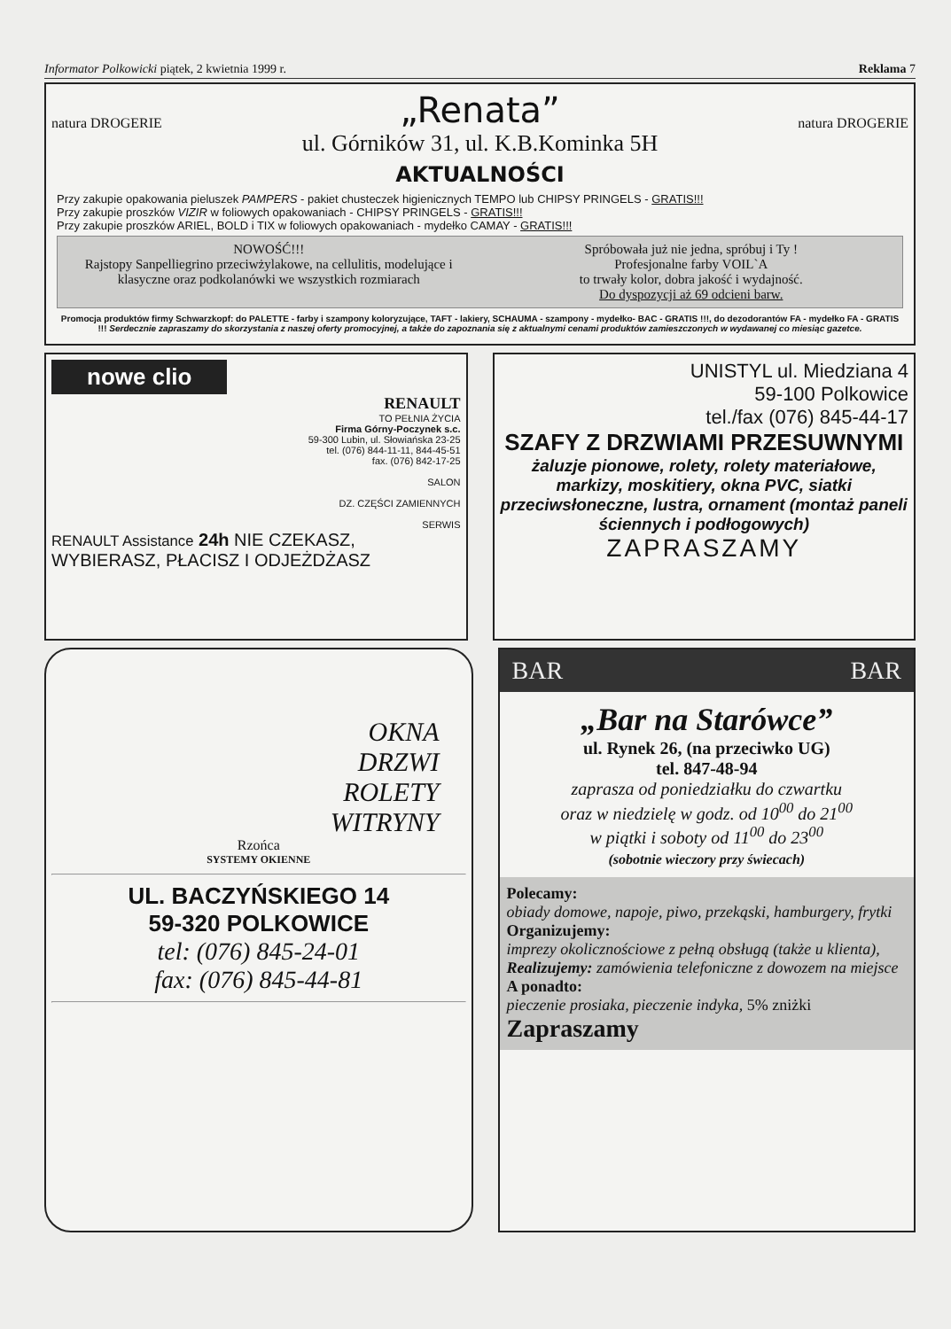Informator Polkowicki piątek, 2 kwietnia 1999 r. Reklama 7
natura DROGERIE
„Renata”
ul. Górników 31, ul. K.B.Kominka 5H
natura DROGERIE
AKTUALNOŚCI
Przy zakupie opakowania pieluszek PAMPERS - pakiet chusteczek higienicznych TEMPO lub CHIPSY PRINGELS - GRATIS!!!
Przy zakupie proszków VIZIR w foliowych opakowaniach - CHIPSY PRINGELS - GRATIS!!!
Przy zakupie proszków ARIEL, BOLD i TIX w foliowych opakowaniach - mydełko CAMAY - GRATIS!!!
NOWOŚĆ!!!
Rajstopy Sanpelliegrino przeciwżylakowe, na cellulitis, modelujące i klasyczne oraz podkolanówki we wszystkich rozmiarach
Spróbowała już nie jedna, spróbuj i Ty !
Profesjonalne farby VOIL`A
to trwały kolor, dobra jakość i wydajność.
Do dyspozycji aż 69 odcieni barw.
Promocja produktów firmy Schwarzkopf: do PALETTE - farby i szampony koloryzujące, TAFT - lakiery, SCHAUMA - szampony - mydełko- BAC - GRATIS !!!, do dezodorantów FA - mydełko FA - GRATIS !!! Serdecznie zapraszamy do skorzystania z naszej oferty promocyjnej, a także do zapoznania się z aktualnymi cenami produktów zamieszczonych w wydawanej co miesiąc gazetce.
nowe clio
RENAULT
TO PEŁNIA ŻYCIA
Firma Górny-Poczynek s.c.
59-300 Lubin, ul. Słowiańska 23-25
tel. (076) 844-11-11, 844-45-51
fax. (076) 842-17-25
SALON
DZ. CZĘŚCI ZAMIENNYCH
SERWIS
RENAULT Assistance 24h NIE CZEKASZ, WYBIERASZ, PŁACISZ I ODJEŻDŻASZ
UNISTYL ul. Miedziana 4
59-100 Polkowice
tel./fax (076) 845-44-17
SZAFY Z DRZWIAMI PRZESUWNYMI
żaluzje pionowe, rolety, rolety materiałowe, markizy, moskitiery, okna PVC, siatki przeciwsłoneczne, lustra, ornament (montaż paneli ściennych i podłogowych)
ZAPRASZAMY
OKNA
DRZWI
ROLETY
WITRYNY
Rzońca
SYSTEMY OKIENNE
UL. BACZYŃSKIEGO 14
59-320 POLKOWICE
tel: (076) 845-24-01
fax: (076) 845-44-81
BAR BAR
„Bar na Starówce”
ul. Rynek 26, (na przeciwko UG)
tel. 847-48-94
zaprasza od poniedziałku do czwartku
oraz w niedzielę w godz. od 10<sup>00</sup> do 21<sup>00</sup>
w piątki i soboty od 11<sup>00</sup> do 23<sup>00</sup>
(sobotnie wieczory przy świecach)
Polecamy:
obiady domowe, napoje, piwo, przekąski, hamburgery, frytki
Organizujemy:
imprezy okolicznościowe z pełną obsługą (także u klienta),
Realizujemy: zamówienia telefoniczne z dowozem na miejsce
A ponadto:
pieczenie prosiaka, pieczenie indyka, 5% zniżki
Zapraszamy